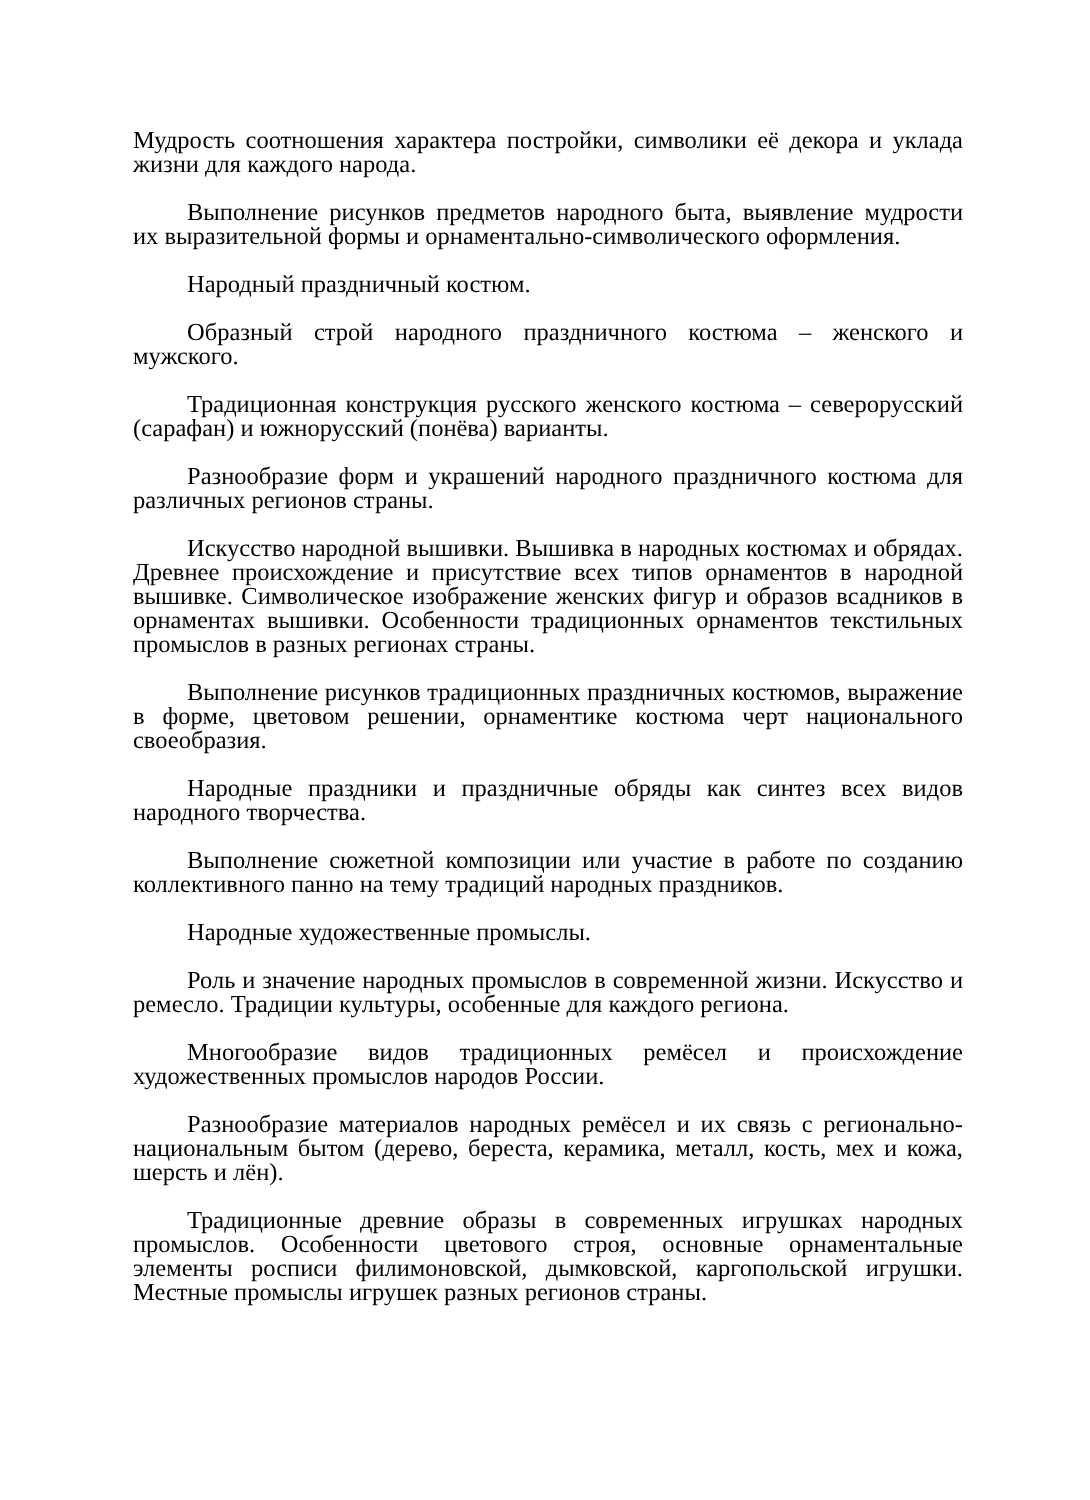Мудрость соотношения характера постройки, символики её декора и уклада жизни для каждого народа.
Выполнение рисунков предметов народного быта, выявление мудрости их выразительной формы и орнаментально-символического оформления.
Народный праздничный костюм.
Образный строй народного праздничного костюма – женского и мужского.
Традиционная конструкция русского женского костюма – северорусский (сарафан) и южнорусский (понёва) варианты.
Разнообразие форм и украшений народного праздничного костюма для различных регионов страны.
Искусство народной вышивки. Вышивка в народных костюмах и обрядах. Древнее происхождение и присутствие всех типов орнаментов в народной вышивке. Символическое изображение женских фигур и образов всадников в орнаментах вышивки. Особенности традиционных орнаментов текстильных промыслов в разных регионах страны.
Выполнение рисунков традиционных праздничных костюмов, выражение в форме, цветовом решении, орнаментике костюма черт национального своеобразия.
Народные праздники и праздничные обряды как синтез всех видов народного творчества.
Выполнение сюжетной композиции или участие в работе по созданию коллективного панно на тему традиций народных праздников.
Народные художественные промыслы.
Роль и значение народных промыслов в современной жизни. Искусство и ремесло. Традиции культуры, особенные для каждого региона.
Многообразие видов традиционных ремёсел и происхождение художественных промыслов народов России.
Разнообразие материалов народных ремёсел и их связь с регионально-национальным бытом (дерево, береста, керамика, металл, кость, мех и кожа, шерсть и лён).
Традиционные древние образы в современных игрушках народных промыслов. Особенности цветового строя, основные орнаментальные элементы росписи филимоновской, дымковской, каргопольской игрушки. Местные промыслы игрушек разных регионов страны.